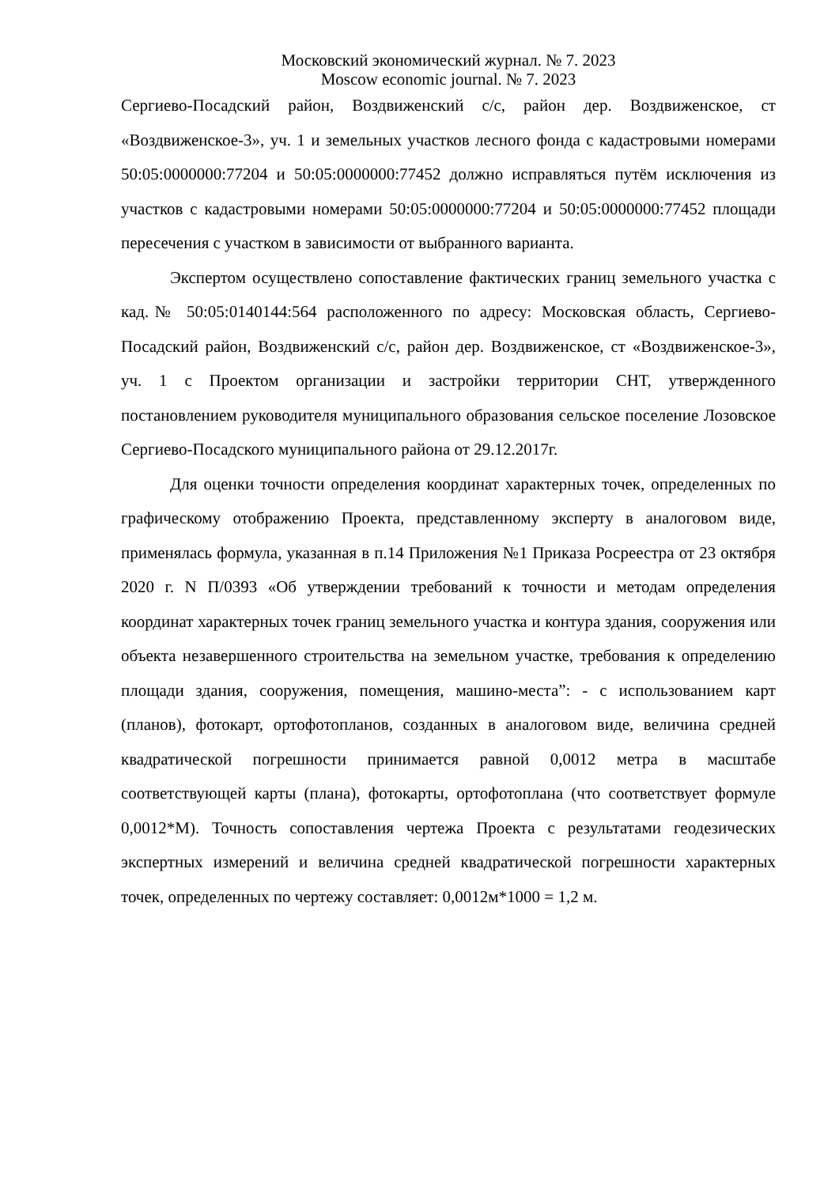Московский экономический журнал. № 7. 2023
Moscow economic journal. № 7. 2023
Сергиево-Посадский район, Воздвиженский с/с, район дер. Воздвиженское, ст «Воздвиженское-3», уч. 1 и земельных участков лесного фонда с кадастровыми номерами 50:05:0000000:77204 и 50:05:0000000:77452 должно исправляться путём исключения из участков с кадастровыми номерами 50:05:0000000:77204 и 50:05:0000000:77452 площади пересечения с участком в зависимости от выбранного варианта.
Экспертом осуществлено сопоставление фактических границ земельного участка с кад.№ 50:05:0140144:564 расположенного по адресу: Московская область, Сергиево-Посадский район, Воздвиженский с/с, район дер. Воздвиженское, ст «Воздвиженское-3», уч. 1 с Проектом организации и застройки территории СНТ, утвержденного постановлением руководителя муниципального образования сельское поселение Лозовское Сергиево-Посадского муниципального района от 29.12.2017г.
Для оценки точности определения координат характерных точек, определенных по графическому отображению Проекта, представленному эксперту в аналоговом виде, применялась формула, указанная в п.14 Приложения №1 Приказа Росреестра от 23 октября 2020 г. N П/0393 «Об утверждении требований к точности и методам определения координат характерных точек границ земельного участка и контура здания, сооружения или объекта незавершенного строительства на земельном участке, требования к определению площади здания, сооружения, помещения, машино-места”: - с использованием карт (планов), фотокарт, ортофотопланов, созданных в аналоговом виде, величина средней квадратической погрешности принимается равной 0,0012 метра в масштабе соответствующей карты (плана), фотокарты, ортофотоплана (что соответствует формуле 0,0012*М). Точность сопоставления чертежа Проекта с результатами геодезических экспертных измерений и величина средней квадратической погрешности характерных точек, определенных по чертежу составляет: 0,0012м*1000 = 1,2 м.